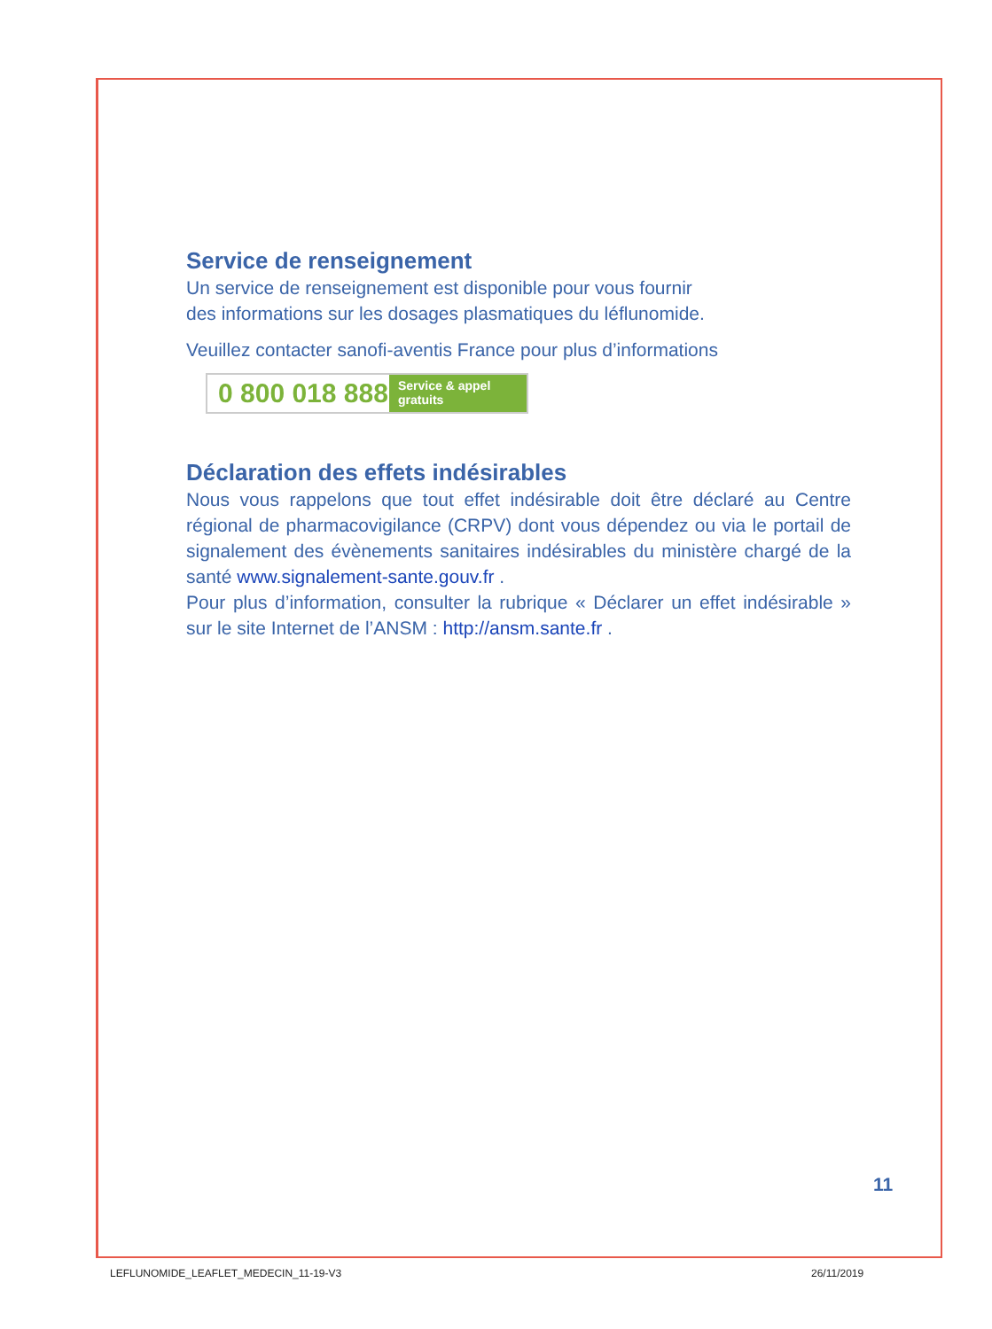Service de renseignement
Un service de renseignement est disponible pour vous fournir
des informations sur les dosages plasmatiques du léflunomide.
Veuillez contacter sanofi-aventis France pour plus d’informations
0 800 018 888
Service & appel gratuits
Déclaration des effets indésirables
Nous vous rappelons que tout effet indésirable doit être déclaré au Centre régional de pharmacovigilance (CRPV) dont vous dépendez ou via le portail de signalement des évènements sanitaires indésirables du ministère chargé de la santé www.signalement-sante.gouv.fr .
Pour plus d’information, consulter la rubrique « Déclarer un effet indésirable » sur le site Internet de l’ANSM : http://ansm.sante.fr .
11
LEFLUNOMIDE_LEAFLET_MEDECIN_11-19-V3
26/11/2019